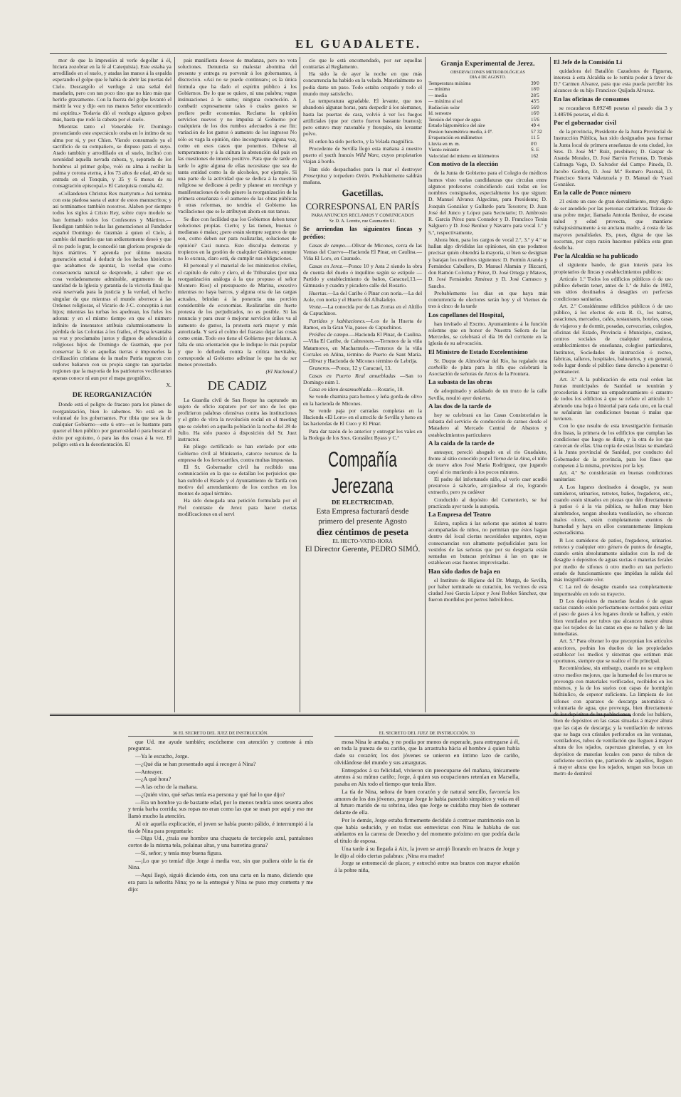EL GUADALETE.
mor de que la impresión al verle degollar á él, hiciera zozobrar en la fé al Catequista). Este estaba ya arrodillado en el suelo, y atadas las manos á la espalda esperando el golpe que le había de abrir las puertas del Cielo. Descargólo el verdugo á una señal del mandarin, pero con tan poco tino que no hizo más que herirle gravamente. Con la fuerza del golpe levantó el mártir la voz y dijo «en tus manos Señor encomiendo mí espíritu.» Todavía dió el verdugo algunos golpes más, hasta que rodó la cabeza por el suelo.
Mientras tanto el Venerable Fr. Domingo presenciando este espectáculo oraba en lo íntimo de su alma por sí, y por Chien. Viendo consumado ya el sacrificio de su compañero, se dispuso para el suyo. Atado también y arrodillado en el suelo, inclinó con serenidad aquella nevada cabeza, y, separada de los hombros al primer golpe, voló su alma á recibir la palma y corona eterna, á los 73 años de edad, 40 de su entrada en el Tonquin, y 35 y 6 meses de su consagración episcopal.» El Catequista contaba 42.
«Collandeten Christus Rex martyrum.» Así termina con esta piadosa saeta el autor de estos manuscritos; y así terminamos también nosotros. Alaben por siempre todos los siglos á Cristo Rey, sobre cuyo modelo se han formado todos los Confesores y Mártires.—Bendigan también todas las generaciones al Fundador español Domingo de Guzmán á quien el Cielo, á cambio del martirio que tan ardientemente deseó y que él no pudo lograr, le concedió tan gloriosa progenie de hijos mártires. Y aprenda por último nuestra generación actual á deducir de los hechos históricos que acabamos de apuntar, la verdad que como consecuencia natural se desprende, á saber: que es cosa verdaderamente admirable, argumento de la santidad de la Iglesia y garantía de la victoria final que está reservada para la justicia y la verdad, el hecho singular de que mientras el mundo aborrece á las Ordenes religiosas, el Vicario de J-C. conceptúa á sus hijos; mientras las turbas los apedrean, los fieles los adoran: y en el mismo tiempo en que el número infinito de insensatos atribuía calumniosamente la pérdida de las Colonias á los frailes, el Papa levantaba su voz y proclamaba justos y dignos de adoración á religiosos hijos de Domingo de Guzmán, que por conservar la fé en aquellas tierras é imponerles la civilización cristiana de la madre Patria regaron con sudores bañaron con su propia sangre tan apartadas regiones que la mayoría de los patrioteros vociferantes apenas conoce ni aun por el mapa geográfico.
X.
DE REORGANIZACIÓN
Donde está el peligro de fracaso para los planes de reorganización, bien lo sabemos. No está en la voluntad de los gobernantes. Por tibia que sea la de cualquier Gobierno—este ú otro—es lo bastante para querer el bien público por generosidad ó para buscar el éxito por egoísmo, ó para las dos cosas á la vez. El peligro está en la desorientación. El
país manifiesta deseos de mudanza, pero no vota soluciones. Denuncia su malestar abomina del presente y entrega su porvenir á los gobernantes, á discreción. «Así no se puede continuar»; es la única fórmula que ha dado el espíritu público á los Gobiernos. De lo que se quiere, ni una palabra; vagas insinuaciones á lo sumo; ninguna concreción. A combatir expresamente tales ó cuales gastos se prefiere pedir economías. Reclama la opinión servicios nuevos y no impulsa al Gobierno por cualquiera de los dos rumbos adecuados á ese fin: variación de los gastos ó aumento de los ingresos No sólo es vaga la opinión, sino incongruente alguna vez, como en esos casos que ponemos. Débese al temperamento y á la cultura la abstención del país en las cuestiones de interés positivo. Para que de tarde en tarde lo agite alguna de ellas necesítase que sea de tanta entidad como la de alcoholes, por ejemplo. Si una parte de la actividad que se dedica á la cuestión religiosa se dedicase á pedir y planear en meetings y manifestaciones de todo género la reorganización de la primera enseñanza ó el aumento de las obras públicas ú otras reformas, no tendría el Gobierno las vacilaciones que se le atribuyen ahora en sus tareas.
Se dice con facilidad que los Gobiernos deben tener soluciones propias. Cierto; y las tienen, buenas ó medianas ó malas; ¿pero están siempre seguros de que son, como deben ser para realizarlas, soluciones de opinión? Casi nunca. Esto disculpa demoras y tropiezos en la gestión de cualquier Gabinete; aunque no lo excusa, claro está, de cumplir sus obligaciones.
El personal y el material de los ministerios civiles, el capítulo de culto y clero, el de Tribunales (por una reorganización análoga á la que propuso el señor Montero Ríos) el presupuesto de Marina, excesivo mientras no haya barcos, y alguna otra de las cargas actuales, brindan á la ponencia una porción considerable de economías. Realizarlas sin fuerte protesta de los perjudicados, no es posible. Si las renuncia y para crear ó mejorar servicios útiles va al aumento de gastos, la protesta será mayor y más autorizada. Y será el colmo del fracaso dejar las cosas como están. Todo eso tiene el Gobierno por delante. A falta de una orientación que le indique lo más popular y que lo defienda contra la crítica inevitable, corresponde al Gobierno adivinar lo que ha de ser menos protestado.
(El Nacional.)
DE CADIZ
La Guardia civil de San Roque ha capturado un sujeto de oficio zapatero por ser uno de los que profirieron palabras ofensivas contra las instituciones y el grito de viva la revolución social en el meeting que se celebró en aquella población la noche del 28 de Julio. Ha sido puesto á disposición del Sr. Juez instructor.
En pliego certificado se han enviado por este Gobierno civil al Ministerio, catorce recursos de la empresa de los ferrocarriles, contra multas impuestas.
El Sr. Gobernador civil ha recibido una comunicación en la que se detallan los perjuicios que han sufrido el Estado y el Ayuntamiento de Tarifa con motivo del arrendamiento de los corchos en los montes de aquel término.
Ha sido denegada una petición formulada por el Fiel contraste de Jerez para hacer ciertas modificaciones en el servi
cio que le está encomendado, por ser aquellas contrarias al Reglamento.
Ha sido la de ayer la noche en que más concurrencia ha habido en la velada. Materialmente no podía darse un paso. Todo estaba ocupado y todo el mundo muy satisfecho.
La temperatura agradable. El levante, que nos abandonó algunas horas, para despedir á los alemanes, hasta las puertas de casa, volvió á ver los fuegos artificiales (que por cierto fueron bastante buenos); pero estuvo muy razonable y fresquito, sin levantar polvo.
El orden ha sido perfecto, y la Velada magnífica.
Procedente de Sevilla llegó esta mañana á nuestro puerto el yacth francés Wild Ware, cuyos propietarios viajan á bordo.
Han sido despachados para la mar el destroyer Proserpina y torpedero Orión. Probablemente saldrán mañana.
Gacetillas.
CORRESPONSAL EN PARÍS
PARA ANUNCIOS RECLAMOS Y COMUNICADOS
Sr. D. A. Lorette, rue Caumartin 61.
Se arriendan las siguientes fincas y prédios:
Casas de campo.—Olivar de Micones, cerca de las Ventas del Cuervo—Hacienda El Pinar, en Caulina.—Viña El Loro, en Caunudo.
Casas en Jerez.—Ponce 10 y Asta 2 siendo la obra de cuenta del dueño ó inquilino según se estipule —Partido y establecimiento de baños, Caracuel,13.—Gimnasio y cuadra y picadero calle del Rosario.
Huertas.—La del Caribe ó Pinar con noria.—La del Aole, con noria y el Huerto del Albaladejo.
Venta.—La conocida por de Las Zorras en el Altillo de Capuchinos.
Partidos y habitaciones.—Los de la Huerta de Ramos, en la Gran Vía, paseo de Capuchinos.
Prédios de campo.—Hacienda El Pinar, de Caulina.—Viña El Caribe, de Cabresters.—Terrenos de la viña Matamoros, en Macharnudo.—Terrenos de la viña Corrales en Añina, término de Puerto de Sant María.—Olivar y Hacienda de Micones término de Lebrija.
Graneros.—Ponce, 12 y Caracuel, 13.
Casas en Puerto Real amuebladas —San to Domingo núm 1.
Casa en idem desamueblada.—Rosario, 18.
Se vende chamiza para hornos y leña gorda de olivo en la hacienda de Micones.
Se vende paja por carradas completas en la Hacienda «El Loro» en el arrecife de Sevilla y heno en las haciendas de El Cuco y El Pinar.
Para dar razón de lo anterior y entregar los vales en la Bodega de los Sres. González Byass y C.ª
Compañía Jerezana
DE ELECTRICIDAD.
Esta Empresa facturará desde primero del presente Agosto
diez céntimos de peseta
EL HECTO-VATIO-HORA
El Director Gerente, PEDRO SIMÓ.
Granja Experimental de Jerez.
OBSERVACIONES METEOROLÓGICAS
DIA 4 DE AGOSTO.
| Temperatura máxima | 39'0 |
| — mínima | 18'0 |
| — media | 28'5 |
| — máxima al sol | 43'5 |
| Radiación solar | 56'0 |
| Id. terrestre | 16'0 |
| Tensión del vapor de agua | 15'6 |
| Estado higrométrico del aire | 49 4 |
| Presion barométrica media, á 0º. | 57 32 |
| Evaporación en milímetros | 11 5 |
| Lluvia en m. m. | 0'0 |
| Viento reinante | S. E |
| Velocidad del mismo en kilómetros | 162 |
Con motivo de la elección
de la Junta de Gobierno para el Colegio de médicos hemos visto varias candidaturas que circulan entre algunos profesores coincidiendo casi todas en los nombres consignados, especialmente los que siguen: D. Manuel Alvarez Algeciras, para Presidente; D. Joaquín González y Gallardo para Tesorero; D. Juan José del Junco y López para Secretario; D. Ambrosio R. García Pérez para Contador y D. Francisco Terán Salguero y D. José Benítez y Navarro para vocal 1.º y 5.º, respectivamente,
Ahora bien, para los cargos de vocal 2.º, 3.º y 4.º se hallan algo divididas las opiniones, sin que podamos precisar quién obtendrá la mayoría, si bien se designan y barajan los nombres siguientes: D. Fermín Aranda y Fernández Caballero, D. Manuel Alamán y Bizcarri, don Ramón Coloma y Pérez, D. José Ortega y Mateos, D. José Fernández Jiménez y D. José Carrasco y Sancho.
Probablemente los días en que haya más concurrencia de electores serán hoy y el Viernes de tres á cinco de la tarde
Los capellanes del Hospital,
han invitado al Excmo. Ayuntamiento á la función solemne que en honor de Nuestra Señora de las Mercedes, se celebrará el día 16 del corriente en la iglesia de su advocación.
El Ministro de Estado Excelentísimo
Sr. Duque de Almodóvar del Río, ha regalado una corbeille de plata para la rifa que celebrará la Asociación de señoras de Arcos de la Frontera.
La subasta de las obras
de adoquinado y asfaltado de un trozo de la calle Sevilla, resultó ayer desierta.
A las dos de la tarde de
hoy se celebrará en las Casas Consistoriales la subasta del servicio de conducción de carnes desde el Matadero al Mercado Central de Abastos y establecimientos particulares
A la caida de la tarde de
anteayer, pereció ahogado en el río Guadalete, frente al sitio conocido por el Torno de la Aina, el niño de nueve años José María Rodríguez, que jugando cayó al río muriendo á los pocos minutos.
El padre del infortunado niño, al verlo caer acudió presuroso á salvarlo, arrojándose al río, logrando extraerlo, pero ya cadáver
Conducido al depósito del Cementerio, se fué practicada ayer tarde la autopsia.
La Empresa del Teatro
Eslava, suplica á las señoras que asisten al teatro acompañadas de niños, no permitan que éstos hagan dentro del local ciertas necesidades urgentes, cuyas consecuencias son altamente perjudiciales para los vestidos de las señoras que por su desgracia están sentadas en butacas próximas á las en que se establecen esas fuentes improvisadas.
Han sido dados de baja en
el Instituto de Higiene del Dr. Murga, de Sevilla, por haber terminado su curación, los vecinos de esta ciudad José García López y José Robles Sánchez, que fueron mordidos por perros hidrófobos.
El Jefe de la Comisión Li
quidadora del Batallón Cazadores de Figueras, interesa á esta Alcaldía se le remita poder á favor de D.ª Carmen Alvarez, para que esta pueda percibir los alcances de su hijo Francisco Quijada Alvarez.
En las oficinas de consumos
se recaudaron 8.092'48 pesetas el pasado día 3 y 3.485'06 pesetas, el día 4.
Por el gobernador civil
de la provincia, Presidente de la Junta Provincial de Instrucción Pública, han sido designados para formar la Junta local de primera enseñanza de esta ciudad, los Sres. D. José M.ª Ruiz, presbítero; D. Gaspar de Aranda Morales, D. José Barrón Ferreras, D. Tomás Cafranga Vega, D. Salvador del Campo Pineda, D. Jacobo Gordon, D. José M.ª Romero Pascual, D. Francisco Sierra Valenzuela y D. Manuel de Ysasi González.
En la calle de Ponce número
21 existe un caso de gran desvalimiento, muy digno de ser atendido por las personas caritativas. Trátase de una pobre mujer, llamada Antonia Benítez, de escasa salud y edad provecta, que mantiene trabajosísimamente á su anciana madre, á costa de las mayores penalidades. Es, pues, digna de que las socorran, por cuya razón hacemos pública esta gran desdicha.
Por la Alcaldía se ha publicado
el siguiente bando, de gran interés para los propietarios de fincas y establecimientos públicos:
Artículo 1.º Todos los edificios públicos ó de uso público deberán tener, antes de 1.º de Julio de 1902, sus sitios destinados á desagües en perfectas condiciones sanitarias.
Art. 2.º Considéranse edificios públicos ó de uso público, á los efectos de esta R. O., los teatros, estaciones, mercados, cafés, restaurants, hoteles, casas de viajeros y de dormir, posadas, cervecerías, colegios, oficinas del Estado, Provincia ó Municipio, casinos, centros sociales de cualquier naturaleza, establecimientos de enseñanza, colegios particulares, Institutos, Sociedades de instrucción ó recreo, fábricas, talleres, hospitales, balnearios, y en general, todo lugar donde el público tiene derecho á penetrar ó permanecer.
Art. 3.º A la publicación de esta real orden las Juntas municipales de Sanidad se reunirán y procederán á formar un empadronamiento ó catastro de todos los edificios á que se refiere el artículo 1.º abriendo una hoja ó historial para cada uno, en la cual se señalarán las condiciones buenas ó malas que tuvieren.
Con lo que resulte de esta investigación formarán dos listas, la primera de los edificios que cumplan las condiciones que luego se dirán, y la otra de los que carezcan de ellas. Una copia de estas listas se mandará á la Junta provincial de Sanidad, por conducto del Gobernador de la provincia, para los fines que competen á la misma, previstos por la ley.
Art. 4.º Se considerarán en buenas condiciones sanitarias:
A Los lugares destinados á desagüe, ya sean sumideros, urinarios, retretes, baños, fregaderos, etc., cuando estén situados en piezas que dén directamente á patios ó á la vía pública, se hallen muy bien alumbrados, tengan absoluta ventilación, no ofrezcan malos olores, estén completamente exentos de humedad y haya en ellos constantemente limpieza esmeradísima.
B Los sumideros de patios, fregaderos, urinarios. retretes y cualquier otro género de puntos de desagüe, cuando estén absolutamente aislados con la red de desagüe ó depósitos de aguas sucias ó materias fecales por medio de sifones ú otro medio en tan perfecto estado de funcionamiento que impidan la salida del más insignificante olor.
C La red de desagüe cuando sea completamente impermeable en todo su trayecto.
D Los depósitos de materias fecales ó de aguas sucias cuando estén perfectamente cerrados para evitar el paso de gases á los lugares donde se hallen, y estén bien ventilados por tubos que alcancen mayor altura que los tejados de las casas en que se hallen y de las inmediatas.
Art. 5.º Para obtener lo que preceptúan los artículos anteriores, podrán los dueños de las propiedades establecer los medios y sistemas que estimen más oportunos, siempre que se realice el fin principal.
Recomiéndase, sin embargo, cuando no se empleen otros medios mejores, que la humedad de los muros se prevenga con materiales verificados, recibidos en los mismos, y la de los suelos con capas de hormigón hidráulico, de espesor suficiente. La limpieza de los sifones con aparatos de descarga automática ó voluntaria de agua, que provenga, bien directamente de los depósitos de las poblaciones, donde los hubiere, bien de depósitos en las casas situadas á mayor altura que las cajas de descarga; y la ventilación de retretes que se haga con cristales perforados en las ventanas, ventiladores, tubos de ventilación que lleguen á mayor altura de los tejados, caperuzas giratorias, y en los depósitos de materias fecales con pares de tubos de suficiente sección que, partiendo de aquéllos, lleguen á mayor altura que los tejados, tengan sus bocas un metro de desnivel
36 EL SECRETO DEL JUEZ DE INSTRUCCIÓN.
que Ud. me ayude también; escúcheme con atención y conteste á mis preguntas.
—Ya le escucho, Jorge.
—¿Qué día se han presentado aquí á recoger á Nina?
—Anteayer.
—¿A qué hora?
—A las ocho de la mañana.
—¿Quién vino, qué señas tenía esa persona y qué fué lo que dijo?
—Era un hombre ya de bastante edad, por lo menos tendría unos sesenta años y tenía barba corrida; sus ropas no eran como las que se usan por aquí y eso me llamó mucho la atención.
Al oir aquella explicación, el joven se había puesto pálido, é interrumpió á la tía de Nina para preguntarle:
—Diga Ud., ¿traía ese hombre una chaqueta de terciopelo azul, pantalones cortos de la misma tela, polainas altas, y una barretina grana?
—Sí, señor; y tenía muy buena figura.
—¡Lo que yo temía! dijo Jorge á media voz, sin que pudiera oirle la tía de Nina.
—Aquí llegó, siguió diciendo ésta, con una carta en la mano, diciendo que era para la señorita Nina; yo se la entregué y Nina se puso muy contenta y me dijo:
EL SECRETO DEL JUEZ DE INSTRUCCIÓN. 33
mosa Nina le amaba, y no podía por menos de esperarle, para entregarse á él, en toda la pureza de su cariño, que la arrastraba hácia el hombre á quien había dado su corazón; los dos jóvenes se unieron en íntimo lazo de cariño, olvidándose del mundo y sus amarguras.
Entregados á su felicidad, vivieron sin preocuparse del mañana, únicamente atentos á su mútuo cariño; Jorge, á quien sus ocupaciones retenían en Marsella, pasaba en Aix todo el tiempo que tenía libre.
La tía de Nina, señora de buen corazón y de natural sencillo, favorecía los amores de los dos jóvenes, porque Jorge le había parecido simpático y veía en él al futuro marido de su sobrina, idea que Jorge se cuidaba muy bien de sostener delante de ella.
Por lo demás, Jorge estaba firmemente decidido á contraer matrimonio con la que había seducido, y en todas sus entrevistas con Nina le hablaba de sus adelantos en la carrera de Derecho y del momento próximo en que podría darla el título de esposa.
Una tarde á su llegada á Aix, la joven se arrojó llorando en brazos de Jorge y le dijo al oído ciertas palabras: ¡Nina era madre!
Jorge se estremeció de placer, y estrechó entre sus brazos con mayor efusión á la pobre niña,